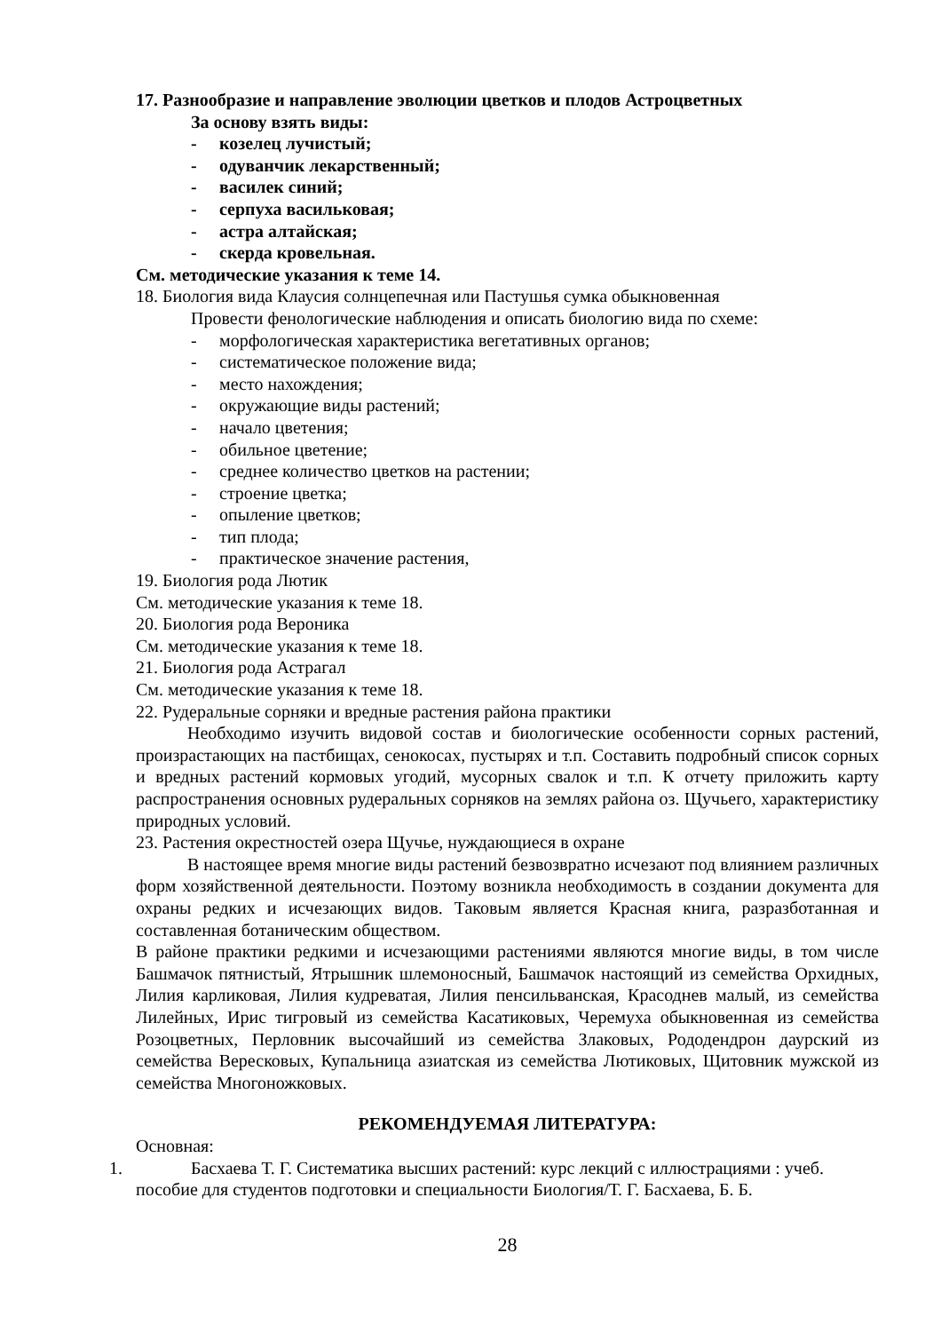17. Разнообразие и направление эволюции цветков и плодов Астроцветных
За основу взять виды:
- козелец лучистый;
- одуванчик лекарственный;
- василек синий;
- серпуха васильковая;
- астра алтайская;
- скерда кровельная.
См. методические указания к теме 14.
18. Биология вида Клаусия солнцепечная или Пастушья сумка обыкновенная
Провести фенологические наблюдения и описать биологию вида по схеме:
- морфологическая характеристика вегетативных органов;
- систематическое положение вида;
- место нахождения;
- окружающие виды растений;
- начало цветения;
- обильное цветение;
- среднее количество цветков на растении;
- строение цветка;
- опыление цветков;
- тип плода;
- практическое значение растения,
19. Биология рода Лютик
См. методические указания к теме 18.
20. Биология рода Вероника
См. методические указания к теме 18.
21. Биология рода Астрагал
См. методические указания к теме 18.
22. Рудеральные сорняки и вредные растения района практики
Необходимо изучить видовой состав и биологические особенности сорных растений, произрастающих на пастбищах, сенокосах, пустырях и т.п. Составить подробный список сорных и вредных растений кормовых угодий, мусорных свалок и т.п. К отчету приложить карту распространения основных рудеральных сорняков на землях района оз. Щучьего, характеристику природных условий.
23. Растения окрестностей озера Щучье, нуждающиеся в охране
В настоящее время многие виды растений безвозвратно исчезают под влиянием различных форм хозяйственной деятельности. Поэтому возникла необходимость в создании документа для охраны редких и исчезающих видов. Таковым является Красная книга, разразботанная и составленная ботаническим обществом.
В районе практики редкими и исчезающими растениями являются многие виды, в том числе Башмачок пятнистый, Ятрышник шлемоносный, Башмачок настоящий из семейства Орхидных, Лилия карликовая, Лилия кудреватая, Лилия пенсильванская, Красоднев малый, из семейства Лилейных, Ирис тигровый из семейства Касатиковых, Черемуха обыкновенная из семейства Розоцветных, Перловник высочайший из семейства Злаковых, Рододендрон даурский из семейства Вересковых, Купальница азиатская из семейства Лютиковых, Щитовник мужской из семейства Многоножковых.
РЕКОМЕНДУЕМАЯ ЛИТЕРАТУРА:
Основная:
1. Басхаева Т. Г. Систематика высших растений: курс лекций с иллюстрациями : учеб.
пособие для студентов подготовки и специальности Биология/Т. Г. Басхаева, Б. Б.
28